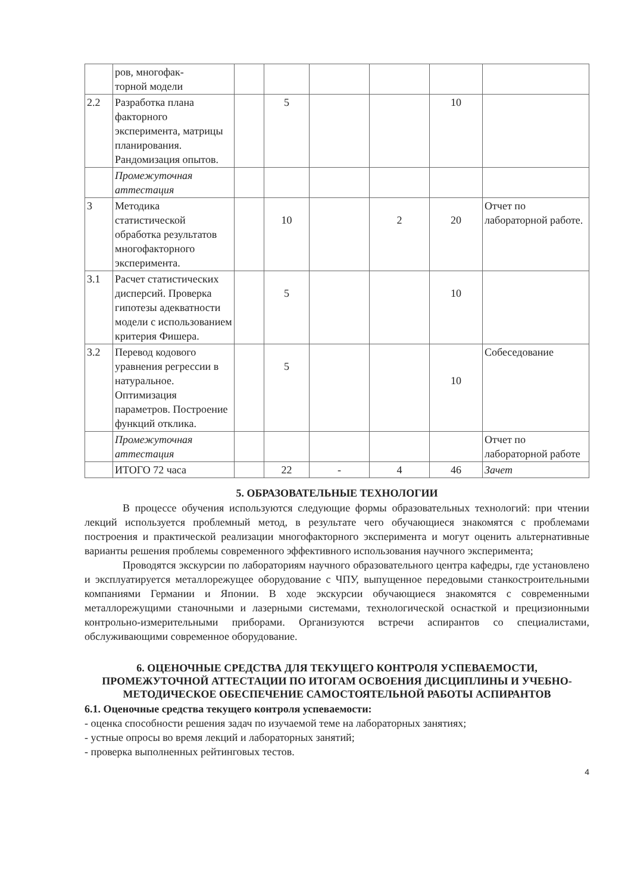| | ров, многофак- торной модели | | | | | | |
| 2.2 | Разработка плана факторного эксперимента, матрицы планирования. Рандомизация опытов. | | 5 | | | 10 | |
| | Промежуточная аттестация | | | | | | |
| 3 | Методика статистической обработка результатов многофакторного эксперимента. | | 10 | | 2 | 20 | Отчет по лабораторной работе. |
| 3.1 | Расчет статистических дисперсий. Проверка гипотезы адекватности модели с использованием критерия Фишера. | | 5 | | | 10 | |
| 3.2 | Перевод кодового уравнения регрессии в натуральное. Оптимизация параметров. Построение функций отклика. | | 5 | | | 10 | Собеседование |
| | Промежуточная аттестация | | | | | | Отчет по лабораторной работе |
| | ИТОГО 72 часа | | 22 | - | 4 | 46 | Зачет |
5. ОБРАЗОВАТЕЛЬНЫЕ ТЕХНОЛОГИИ
В процессе обучения используются следующие формы образовательных технологий: при чтении лекций используется проблемный метод, в результате чего обучающиеся знакомятся с проблемами построения и практической реализации многофакторного эксперимента и могут оценить альтернативные варианты решения проблемы современного эффективного использования научного эксперимента;
Проводятся экскурсии по лабораториям научного образовательного центра кафедры, где установлено и эксплуатируется металлорежущее оборудование с ЧПУ, выпущенное передовыми станкостроительными компаниями Германии и Японии. В ходе экскурсии обучающиеся знакомятся с современными металлорежущими станочными и лазерными системами, технологической оснасткой и прецизионными контрольно-измерительными приборами. Организуются встречи аспирантов со специалистами, обслуживающими современное оборудование.
6. ОЦЕНОЧНЫЕ СРЕДСТВА ДЛЯ ТЕКУЩЕГО КОНТРОЛЯ УСПЕВАЕМОСТИ, ПРОМЕЖУТОЧНОЙ АТТЕСТАЦИИ ПО ИТОГАМ ОСВОЕНИЯ ДИСЦИПЛИНЫ И УЧЕБНО-МЕТОДИЧЕСКОЕ ОБЕСПЕЧЕНИЕ САМОСТОЯТЕЛЬНОЙ РАБОТЫ АСПИРАНТОВ
6.1. Оценочные средства текущего контроля успеваемости:
- оценка способности решения задач по изучаемой теме на лабораторных занятиях;
- устные опросы во время лекций и лабораторных занятий;
- проверка выполненных рейтинговых тестов.
4